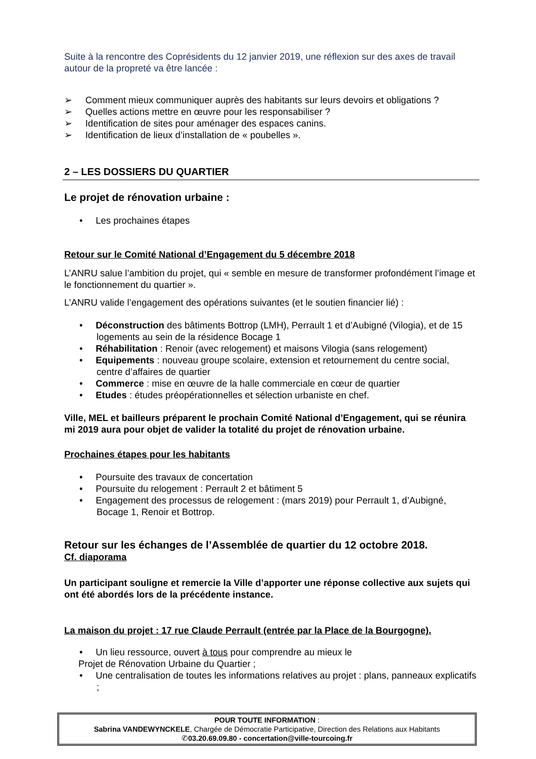Suite à la rencontre des Coprésidents du 12 janvier 2019, une réflexion sur des axes de travail autour de la propreté va être lancée :
➢ Comment mieux communiquer auprès des habitants sur leurs devoirs et obligations ?
➢ Quelles actions mettre en œuvre pour les responsabiliser ?
➢ Identification de sites pour aménager des espaces canins.
➢ Identification de lieux d’installation de « poubelles ».
2 – LES DOSSIERS DU QUARTIER
Le projet de rénovation urbaine :
• Les prochaines étapes
Retour sur le Comité National d’Engagement du 5 décembre 2018
L’ANRU salue l’ambition du projet, qui « semble en mesure de transformer profondément l’image et le fonctionnement du quartier ».
L’ANRU valide l’engagement des opérations suivantes (et le soutien financier lié) :
• Déconstruction des bâtiments Bottrop (LMH), Perrault 1 et d’Aubigné (Vilogia), et de 15 logements au sein de la résidence Bocage 1
• Réhabilitation : Renoir (avec relogement) et maisons Vilogia (sans relogement)
• Equipements : nouveau groupe scolaire, extension et retournement du centre social, centre d’affaires de quartier
• Commerce : mise en œuvre de la halle commerciale en cœur de quartier
• Etudes : études préopérationnelles et sélection urbaniste en chef.
Ville, MEL et bailleurs préparent le prochain Comité National d’Engagement, qui se réunira mi 2019 aura pour objet de valider la totalité du projet de rénovation urbaine.
Prochaines étapes pour les habitants
• Poursuite des travaux de concertation
• Poursuite du relogement : Perrault 2 et bâtiment 5
• Engagement des processus de relogement : (mars 2019) pour Perrault 1, d’Aubigné, Bocage 1, Renoir et Bottrop.
Retour sur les échanges de l’Assemblée de quartier du 12 octobre 2018.
Cf. diaporama
Un participant souligne et remercie la Ville d’apporter une réponse collective aux sujets qui ont été abordés lors de la précédente instance.
La maison du projet : 17 rue Claude Perrault (entrée par la Place de la Bourgogne).
• Un lieu ressource, ouvert à tous pour comprendre au mieux le
Projet de Rénovation Urbaine du Quartier ;
• Une centralisation de toutes les informations relatives au projet : plans, panneaux explicatifs ;
POUR TOUTE INFORMATION :
Sabrina VANDEWYNCKELE, Chargée de Démocratie Participative, Direction des Relations aux Habitants
✆03.20.69.09.80 - concertation@ville-tourcoing.fr